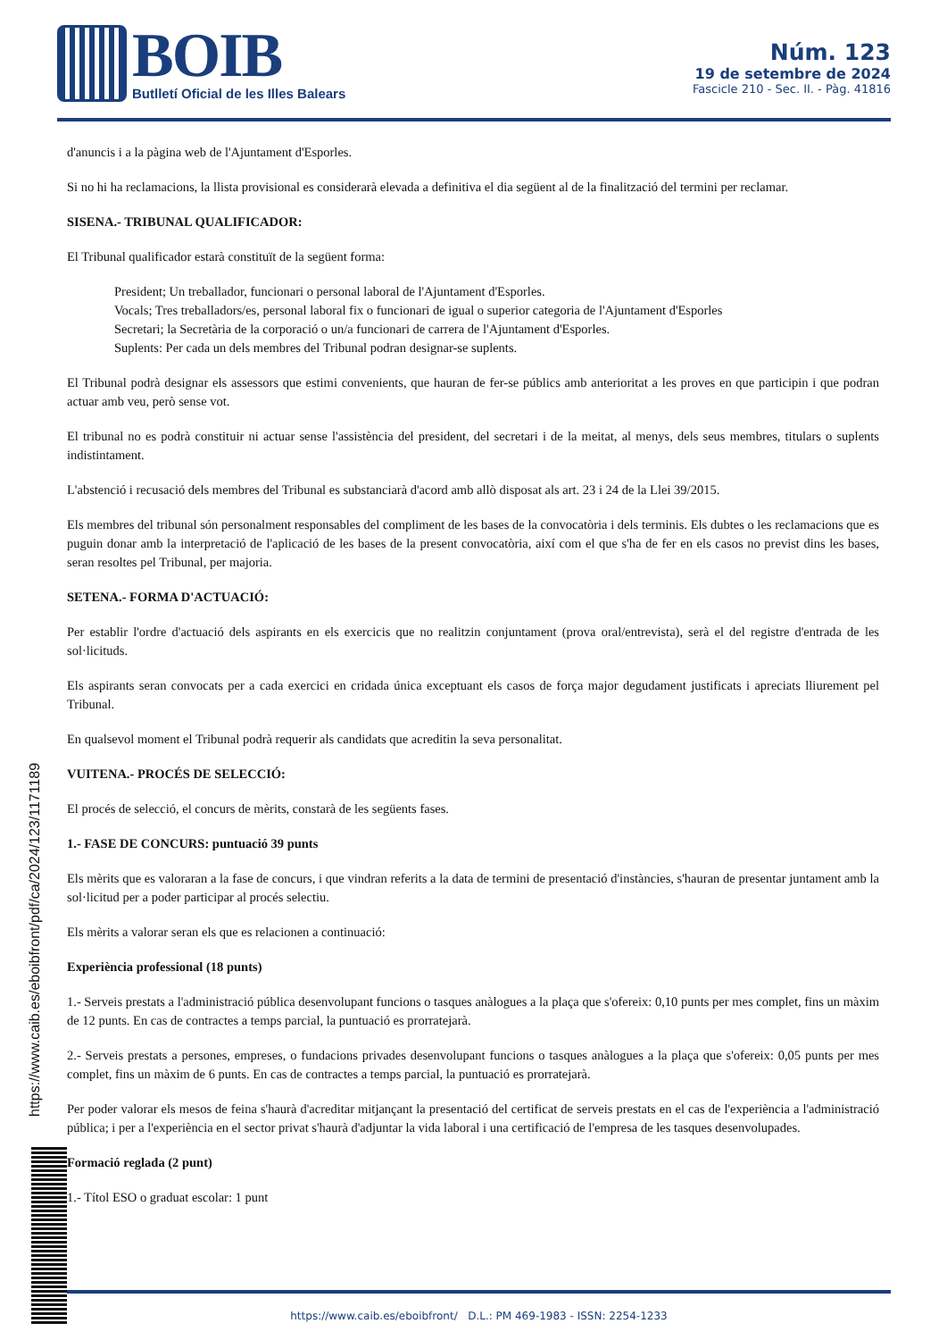BOIB Butlletí Oficial de les Illes Balears
Núm. 123
19 de setembre de 2024
Fascicle 210 - Sec. II. - Pàg. 41816
d'anuncis i a la pàgina web de l'Ajuntament d'Esporles.
Si no hi ha reclamacions, la llista provisional es considerarà elevada a definitiva el dia següent al de la finalització del termini per reclamar.
SISENA.- TRIBUNAL QUALIFICADOR:
El Tribunal qualificador estarà constituït de la següent forma:
President; Un treballador, funcionari o personal laboral de l'Ajuntament d'Esporles.
Vocals; Tres treballadors/es, personal laboral fix o funcionari de igual o superior categoria de l'Ajuntament d'Esporles
Secretari; la Secretària de la corporació o un/a funcionari de carrera de l'Ajuntament d'Esporles.
Suplents: Per cada un dels membres del Tribunal podran designar-se suplents.
El Tribunal podrà designar els assessors que estimi convenients, que hauran de fer-se públics amb anterioritat a les proves en que participin i que podran actuar amb veu, però sense vot.
El tribunal no es podrà constituir ni actuar sense l'assistència del president, del secretari i de la meitat, al menys, dels seus membres, titulars o suplents indistintament.
L'abstenció i recusació dels membres del Tribunal es substanciarà d'acord amb allò disposat als art. 23 i 24 de la Llei 39/2015.
Els membres del tribunal són personalment responsables del compliment de les bases de la convocatòria i dels terminis. Els dubtes o les reclamacions que es puguin donar amb la interpretació de l'aplicació de les bases de la present convocatòria, així com el que s'ha de fer en els casos no previst dins les bases, seran resoltes pel Tribunal, per majoria.
SETENA.- FORMA D'ACTUACIÓ:
Per establir l'ordre d'actuació dels aspirants en els exercicis que no realitzin conjuntament (prova oral/entrevista), serà el del registre d'entrada de les sol·licituds.
Els aspirants seran convocats per a cada exercici en cridada única exceptuant els casos de força major degudament justificats i apreciats lliurement pel Tribunal.
En qualsevol moment el Tribunal podrà requerir als candidats que acreditin la seva personalitat.
VUITENA.- PROCÉS DE SELECCIÓ:
El procés de selecció, el concurs de mèrits, constarà de les següents fases.
1.- FASE DE CONCURS: puntuació 39 punts
Els mèrits que es valoraran a la fase de concurs, i que vindran referits a la data de termini de presentació d'instàncies, s'hauran de presentar juntament amb la sol·licitud per a poder participar al procés selectiu.
Els mèrits a valorar seran els que es relacionen a continuació:
Experiència professional (18 punts)
1.- Serveis prestats a l'administració pública desenvolupant funcions o tasques anàlogues a la plaça que s'ofereix: 0,10 punts per mes complet, fins un màxim de 12 punts. En cas de contractes a temps parcial, la puntuació es prorratejarà.
2.- Serveis prestats a persones, empreses, o fundacions privades desenvolupant funcions o tasques anàlogues a la plaça que s'ofereix: 0,05 punts per mes complet, fins un màxim de 6 punts. En cas de contractes a temps parcial, la puntuació es prorratejarà.
Per poder valorar els mesos de feina s'haurà d'acreditar mitjançant la presentació del certificat de serveis prestats en el cas de l'experiència a l'administració pública; i per a l'experiència en el sector privat s'haurà d'adjuntar la vida laboral i una certificació de l'empresa de les tasques desenvolupades.
Formació reglada (2 punt)
1.- Títol ESO o graduat escolar: 1 punt
https://www.caib.es/eboibfront/pdf/ca/2024/123/1171189
https://www.caib.es/eboibfront/ D.L.: PM 469-1983 - ISSN: 2254-1233